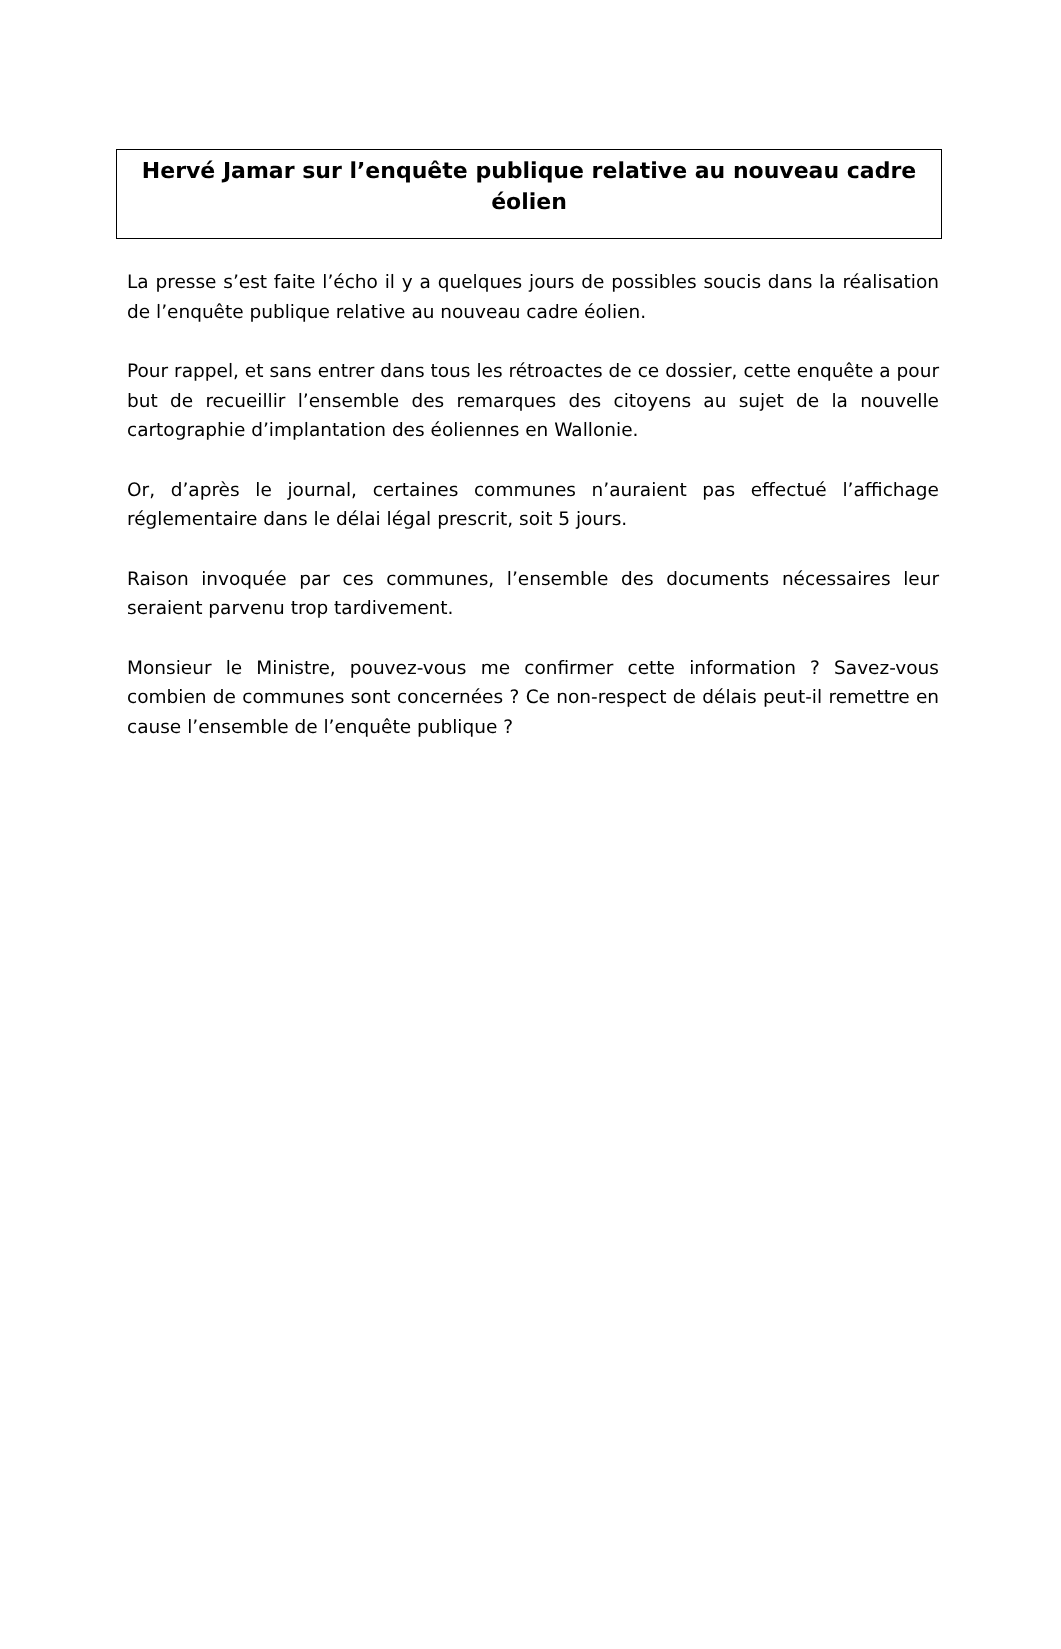Hervé Jamar sur l’enquête publique relative au nouveau cadre éolien
La presse s’est faite l’écho il y a quelques jours de possibles soucis dans la réalisation de l’enquête publique relative au nouveau cadre éolien.
Pour rappel, et sans entrer dans tous les rétroactes de ce dossier, cette enquête a pour but de recueillir l’ensemble des remarques des citoyens au sujet de la nouvelle cartographie d’implantation des éoliennes en Wallonie.
Or, d’après le journal, certaines communes n’auraient pas effectué l’affichage réglementaire dans le délai légal prescrit, soit 5 jours.
Raison invoquée par ces communes, l’ensemble des documents nécessaires leur seraient parvenu trop tardivement.
Monsieur le Ministre, pouvez-vous me confirmer cette information ? Savez-vous combien de communes sont concernées ? Ce non-respect de délais peut-il remettre en cause l’ensemble de l’enquête publique ?